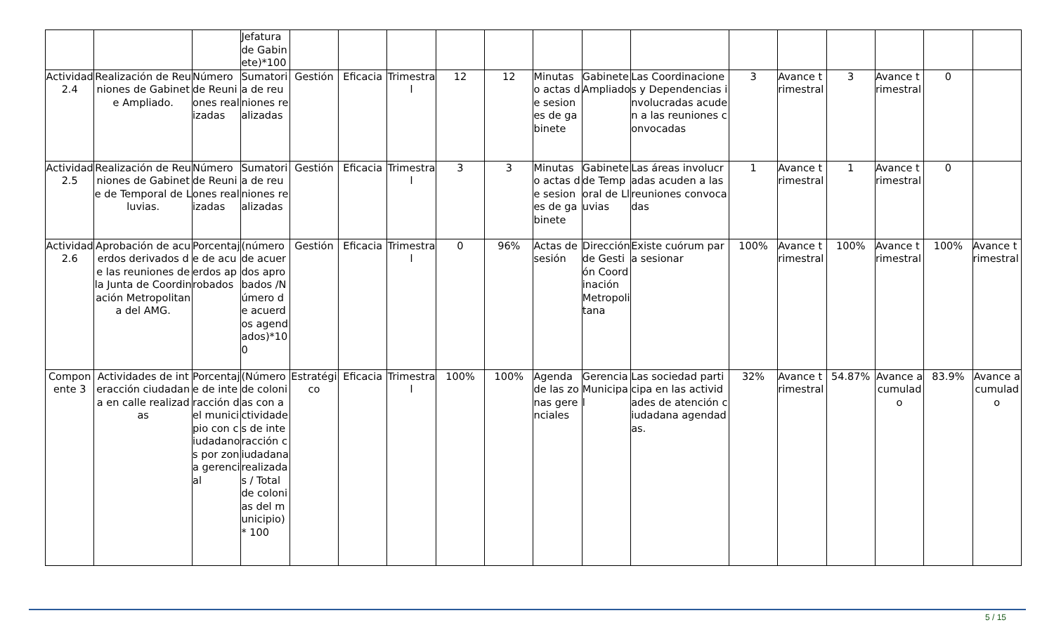| | | | Jefatura de Gabinete)*100 | | | | | | | | | | | | | | |
| Actividad 2.4 | Realización de Reuniones de Gabinete Ampliado. | Número de Reuniones realizadas | Sumatoria de reuniones realizadas | Gestión | Eficacia | Trimestral | 12 | 12 | Minutas o actas de sesiones de gabinete | Gabinete Ampliado | Las Coordinaciones y Dependencias involucradas acuden a las reuniones convocadas | 3 | Avance trimestral | 3 | Avance trimestral | 0 | |
| Actividad 2.5 | Realización de Reuniones de Gabinete de Temporal de Lluvias. | Número de Reuniones realizadas | Sumatoria de reuniones realizadas | Gestión | Eficacia | Trimestral | 3 | 3 | Minutas o actas de sesiones de gabinete | Gabinete de Temporal de Lluvias | Las áreas involucradas acuden a las reuniones convocadas | 1 | Avance trimestral | 1 | Avance trimestral | 0 | |
| Actividad 2.6 | Aprobación de acuerdos derivados de las reuniones de la Junta de Coordinación Metropolitana del AMG. | Porcentaje de acuerdos aprobados | (número de acuerdos aprobados /Número de acuerdos agendados)*100 | Gestión | Eficacia | Trimestral | 0 | 96% | Actas de sesión | Dirección de Gestión Coordinación Metropolitana | Existe cuórum para sesionar | 100% | Avance trimestral | 100% | Avance trimestral | 100% | Avance trimestral |
| Componente 3 | Actividades de interacción ciudadana en calle realizadas | Porcentaje de interacción del municipio con ciudadanos por zona gerencial | (Número de colonias con actividades de interacción ciudadana realizadas / Total de colonias del municipio)* 100 | Estratégico | Eficacia | Trimestral | 100% | 100% | Agenda de las zonas gerenciales | Gerencia Municipal | Las sociedad participa en las actividades de atención ciudadana agendadas. | 32% | Avance trimestral | 54.87% | Avance acumulado | 83.9% | Avance acumulado |
5 / 15